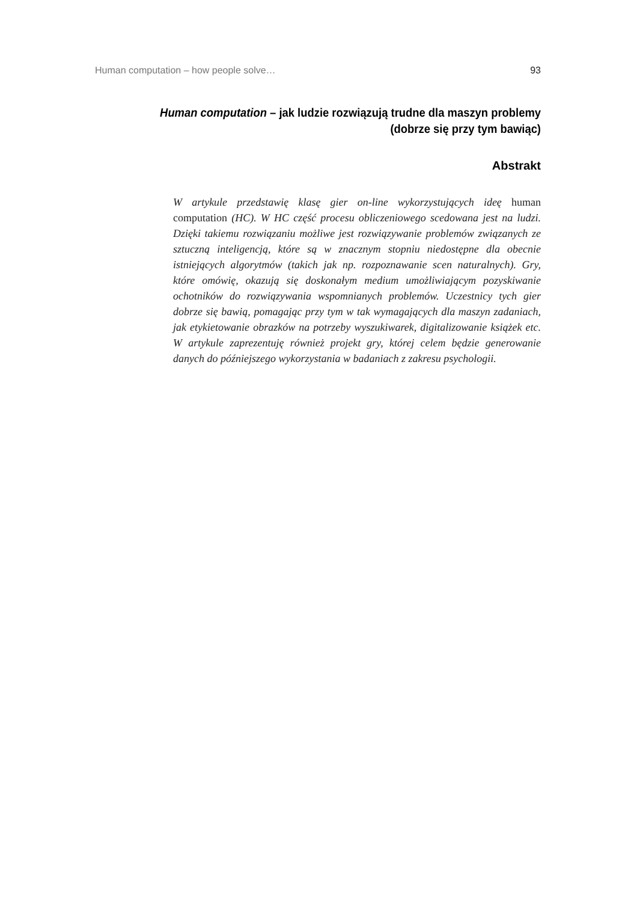Human computation – how people solve… 93
Human computation – jak ludzie rozwiązują trudne dla maszyn problemy
(dobrze się przy tym bawiąc)
Abstrakt
W artykule przedstawię klasę gier on-line wykorzystujących ideę human computation (HC). W HC część procesu obliczeniowego scedowana jest na ludzi. Dzięki takiemu rozwiązaniu możliwe jest rozwiązywanie problemów związanych ze sztuczną inteligencją, które są w znacznym stopniu niedostępne dla obecnie istniejących algorytmów (takich jak np. rozpoznawanie scen naturalnych). Gry, które omówię, okazują się doskonałym medium umożliwiającym pozyskiwanie ochotników do rozwiązywania wspomnianych problemów. Uczestnicy tych gier dobrze się bawią, pomagając przy tym w tak wymagających dla maszyn zadaniach, jak etykietowanie obrazków na potrzeby wyszukiwarek, digitalizowanie książek etc. W artykule zaprezentuję również projekt gry, której celem będzie generowanie danych do późniejszego wykorzystania w badaniach z zakresu psychologii.